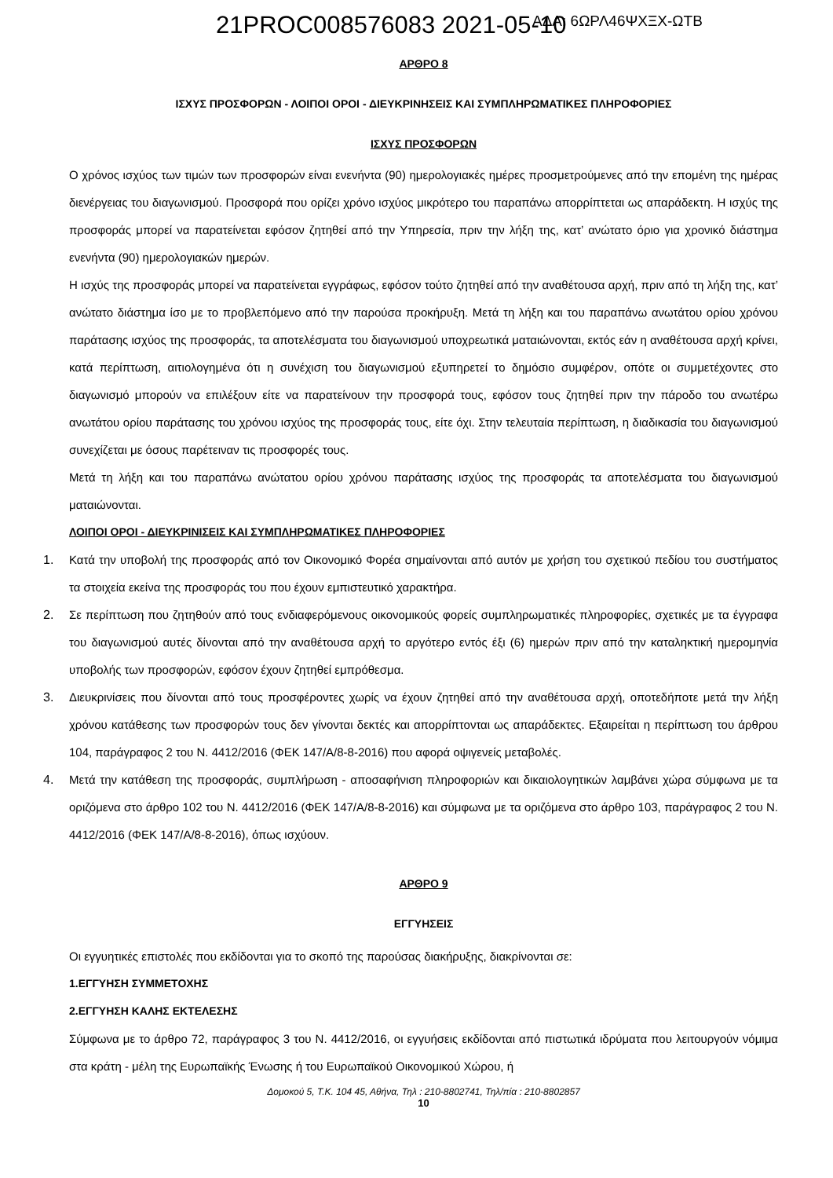21PROC008576083 2021-05-10 ΑΔΑ: 6ΩΡΛ46ΨΧΞΧ-ΩΤΒ
ΑΡΘΡΟ 8
ΙΣΧΥΣ ΠΡΟΣΦΟΡΩΝ - ΛΟΙΠΟΙ ΟΡΟΙ - ΔΙΕΥΚΡΙΝΗΣΕΙΣ ΚΑΙ ΣΥΜΠΛΗΡΩΜΑΤΙΚΕΣ ΠΛΗΡΟΦΟΡΙΕΣ
ΙΣΧΥΣ ΠΡΟΣΦΟΡΩΝ
Ο χρόνος ισχύος των τιμών των προσφορών είναι ενενήντα (90) ημερολογιακές ημέρες προσμετρούμενες από την επομένη της ημέρας διενέργειας του διαγωνισμού. Προσφορά που ορίζει χρόνο ισχύος μικρότερο του παραπάνω απορρίπτεται ως απαράδεκτη. Η ισχύς της προσφοράς μπορεί να παρατείνεται εφόσον ζητηθεί από την Υπηρεσία, πριν την λήξη της, κατ’ ανώτατο όριο για χρονικό διάστημα ενενήντα (90) ημερολογιακών ημερών.
Η ισχύς της προσφοράς μπορεί να παρατείνεται εγγράφως, εφόσον τούτο ζητηθεί από την αναθέτουσα αρχή, πριν από τη λήξη της, κατ’ ανώτατο διάστημα ίσο με το προβλεπόμενο από την παρούσα προκήρυξη. Μετά τη λήξη και του παραπάνω ανωτάτου ορίου χρόνου παράτασης ισχύος της προσφοράς, τα αποτελέσματα του διαγωνισμού υποχρεωτικά ματαιώνονται, εκτός εάν η αναθέτουσα αρχή κρίνει, κατά περίπτωση, αιτιολογημένα ότι η συνέχιση του διαγωνισμού εξυπηρετεί το δημόσιο συμφέρον, οπότε οι συμμετέχοντες στο διαγωνισμό μπορούν να επιλέξουν είτε να παρατείνουν την προσφορά τους, εφόσον τους ζητηθεί πριν την πάροδο του ανωτέρω ανωτάτου ορίου παράτασης του χρόνου ισχύος της προσφοράς τους, είτε όχι. Στην τελευταία περίπτωση, η διαδικασία του διαγωνισμού συνεχίζεται με όσους παρέτειναν τις προσφορές τους.
Μετά τη λήξη και του παραπάνω ανώτατου ορίου χρόνου παράτασης ισχύος της προσφοράς τα αποτελέσματα του διαγωνισμού ματαιώνονται.
ΛΟΙΠΟΙ ΟΡΟΙ - ΔΙΕΥΚΡΙΝΙΣΕΙΣ ΚΑΙ ΣΥΜΠΛΗΡΩΜΑΤΙΚΕΣ ΠΛΗΡΟΦΟΡΙΕΣ
1. Κατά την υποβολή της προσφοράς από τον Οικονομικό Φορέα σημαίνονται από αυτόν με χρήση του σχετικού πεδίου του συστήματος τα στοιχεία εκείνα της προσφοράς του που έχουν εμπιστευτικό χαρακτήρα.
2. Σε περίπτωση που ζητηθούν από τους ενδιαφερόμενους οικονομικούς φορείς συμπληρωματικές πληροφορίες, σχετικές με τα έγγραφα του διαγωνισμού αυτές δίνονται από την αναθέτουσα αρχή το αργότερο εντός έξι (6) ημερών πριν από την καταληκτική ημερομηνία υποβολής των προσφορών, εφόσον έχουν ζητηθεί εμπρόθεσμα.
3. Διευκρινίσεις που δίνονται από τους προσφέροντες χωρίς να έχουν ζητηθεί από την αναθέτουσα αρχή, οποτεδήποτε μετά την λήξη χρόνου κατάθεσης των προσφορών τους δεν γίνονται δεκτές και απορρίπτονται ως απαράδεκτες. Εξαιρείται η περίπτωση του άρθρου 104, παράγραφος 2 του Ν. 4412/2016 (ΦΕΚ 147/Α/8-8-2016) που αφορά οψιγενείς μεταβολές.
4. Μετά την κατάθεση της προσφοράς, συμπλήρωση - αποσαφήνιση πληροφοριών και δικαιολογητικών λαμβάνει χώρα σύμφωνα με τα οριζόμενα στο άρθρο 102 του Ν. 4412/2016 (ΦΕΚ 147/Α/8-8-2016) και σύμφωνα με τα οριζόμενα στο άρθρο 103, παράγραφος 2 του Ν. 4412/2016 (ΦΕΚ 147/Α/8-8-2016), όπως ισχύουν.
ΑΡΘΡΟ 9
ΕΓΓΥΗΣΕΙΣ
Οι εγγυητικές επιστολές που εκδίδονται για το σκοπό της παρούσας διακήρυξης, διακρίνονται σε:
1.ΕΓΓΥΗΣΗ ΣΥΜΜΕΤΟΧΗΣ
2.ΕΓΓΥΗΣΗ ΚΑΛΗΣ ΕΚΤΕΛΕΣΗΣ
Σύμφωνα με το άρθρο 72, παράγραφος 3 του Ν. 4412/2016, οι εγγυήσεις εκδίδονται από πιστωτικά ιδρύματα που λειτουργούν νόμιμα στα κράτη - μέλη της Ευρωπαϊκής Ένωσης ή του Ευρωπαϊκού Οικονομικού Χώρου, ή
Δομοκού 5, Τ.Κ. 104 45, Αθήνα, Τηλ : 210-8802741, Τηλ/πία : 210-8802857
10